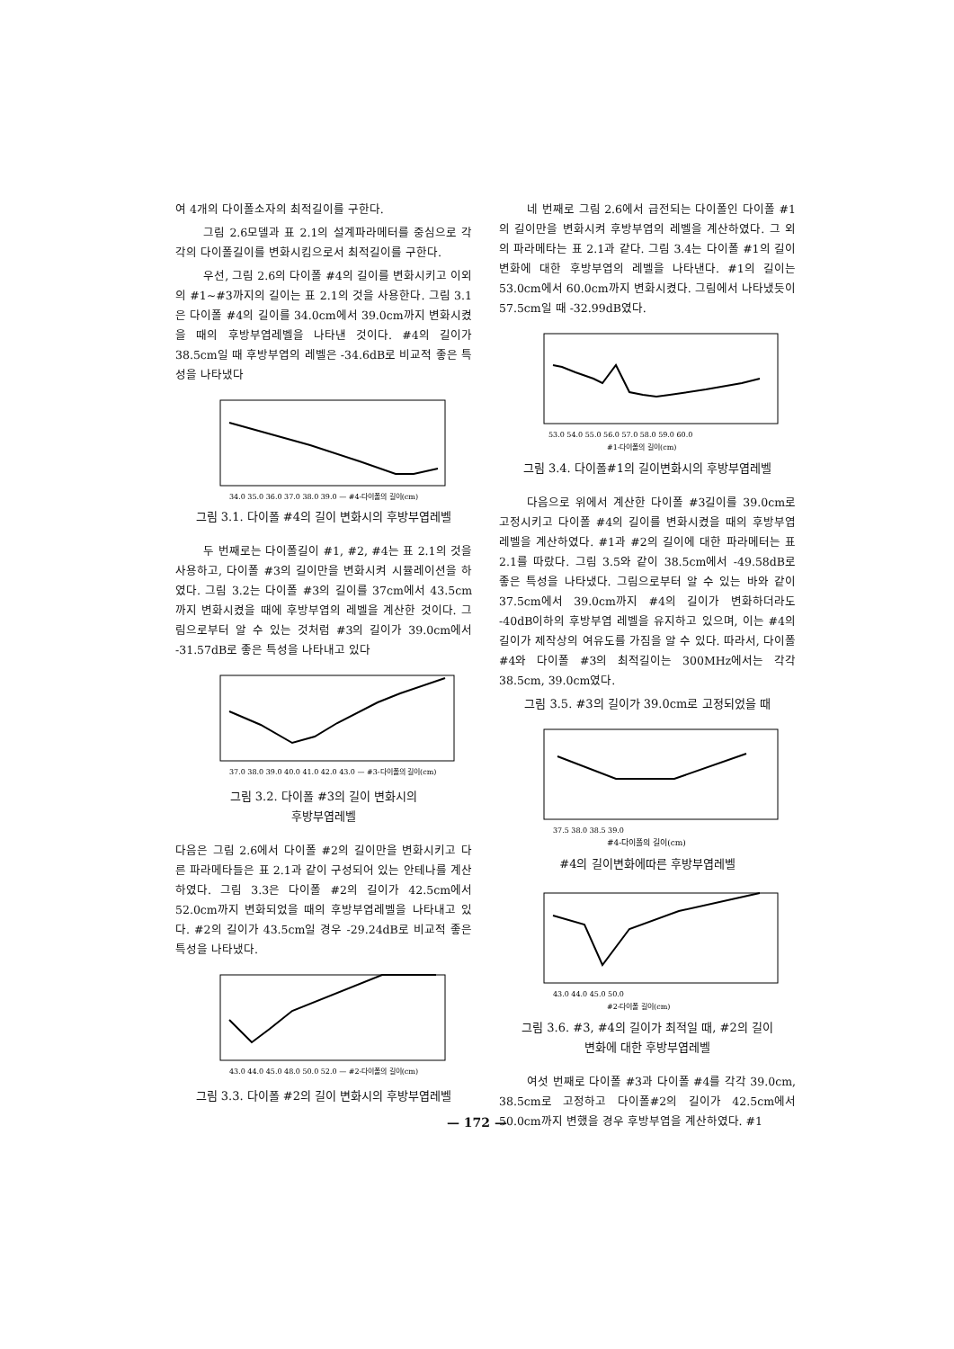여 4개의 다이폴소자의 최적길이를 구한다.
그림 2.6모델과 표 2.1의 설계파라메터를 중심으로 각각의 다이폴길이를 변화시킴으로서 최적길이를 구한다.
우선, 그림 2.6의 다이폴 #4의 길이를 변화시키고 이외의 #1~#3까지의 길이는 표 2.1의 것을 사용한다. 그림 3.1은 다이폴 #4의 길이를 34.0cm에서 39.0cm까지 변화시켰을 때의 후방부엽레벨을 나타낸 것이다. #4의 길이가 38.5cm일 때 후방부엽의 레벨은 -34.6dB로 비교적 좋은 특성을 나타냈다
34.0 35.0 36.0 37.0 38.0 39.0 — #4-다이폴의 길이(cm)
그림 3.1. 다이폴 #4의 길이 변화시의 후방부엽레벨
두 번째로는 다이폴길이 #1, #2, #4는 표 2.1의 것을 사용하고, 다이폴 #3의 길이만을 변화시켜 시뮬레이션을 하였다. 그림 3.2는 다이폴 #3의 길이를 37cm에서 43.5cm까지 변화시켰을 때에 후방부엽의 레벨을 계산한 것이다. 그림으로부터 알 수 있는 것처럼 #3의 길이가 39.0cm에서 -31.57dB로 좋은 특성을 나타내고 있다
37.0 38.0 39.0 40.0 41.0 42.0 43.0 — #3-다이폴의 길이(cm)
그림 3.2. 다이폴 #3의 길이 변화시의
후방부엽레벨
다음은 그림 2.6에서 다이폴 #2의 길이만을 변화시키고 다른 파라메타들은 표 2.1과 같이 구성되어 있는 안테나를 계산하였다. 그림 3.3은 다이폴 #2의 길이가 42.5cm에서 52.0cm까지 변화되었을 때의 후방부엽레벨을 나타내고 있다. #2의 길이가 43.5cm일 경우 -29.24dB로 비교적 좋은 특성을 나타냈다.
43.0 44.0 45.0 48.0 50.0 52.0 — #2-다이폴의 길이(cm)
그림 3.3. 다이폴 #2의 길이 변화시의 후방부엽레벨
네 번째로 그림 2.6에서 급전되는 다이폴인 다이폴 #1의 길이만을 변화시켜 후방부엽의 레벨을 계산하였다. 그 외의 파라메타는 표 2.1과 같다. 그림 3.4는 다이폴 #1의 길이 변화에 대한 후방부엽의 레벨을 나타낸다. #1의 길이는 53.0cm에서 60.0cm까지 변화시켰다. 그림에서 나타냈듯이 57.5cm일 때 -32.99dB였다.
53.0 54.0 55.0 56.0 57.0 58.0 59.0 60.0
#1-다이폴의 길이(cm)
그림 3.4. 다이폴#1의 길이변화시의 후방부엽레벨
다음으로 위에서 계산한 다이폴 #3길이를 39.0cm로 고정시키고 다이폴 #4의 길이를 변화시켰을 때의 후방부엽레벨을 계산하였다. #1과 #2의 길이에 대한 파라메터는 표 2.1를 따랐다. 그림 3.5와 같이 38.5cm에서 -49.58dB로 좋은 특성을 나타냈다. 그림으로부터 알 수 있는 바와 같이 37.5cm에서 39.0cm까지 #4의 길이가 변화하더라도 -40dB이하의 후방부엽 레벨을 유지하고 있으며, 이는 #4의 길이가 제작상의 여유도를 가짐을 알 수 있다. 따라서, 다이폴 #4와 다이폴 #3의 최적길이는 300MHz에서는 각각 38.5cm, 39.0cm였다.
그림 3.5. #3의 길이가 39.0cm로 고정되었을 때
37.5 38.0 38.5 39.0
#4-다이폴의 길이(cm)
#4의 길이변화에따른 후방부엽레벨
43.0 44.0 45.0 50.0
#2-다이폴 길이(cm)
그림 3.6. #3, #4의 길이가 최적일 때, #2의 길이
변화에 대한 후방부엽레벨
여섯 번째로 다이폴 #3과 다이폴 #4를 각각 39.0cm, 38.5cm로 고정하고 다이폴#2의 길이가 42.5cm에서 50.0cm까지 변했을 경우 후방부엽을 계산하였다. #1
— 172 —